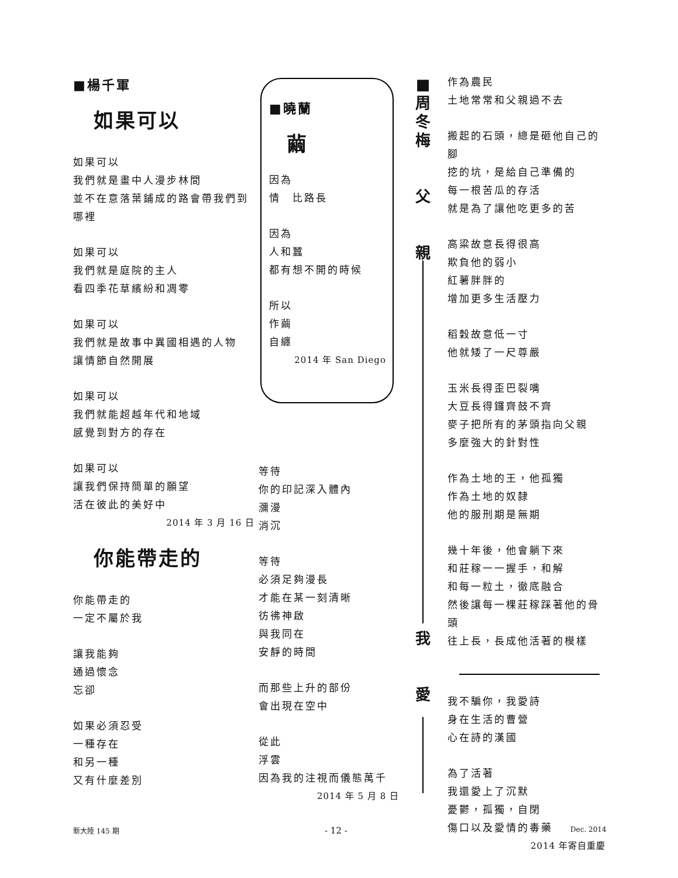■楊千軍
如果可以
如果可以
我們就是畫中人漫步林間
並不在意落葉鋪成的路會帶我們到哪裡
如果可以
我們就是庭院的主人
看四季花草繽紛和凋零
如果可以
我們就是故事中異國相遇的人物
讓情節自然開展
如果可以
我們就能超越年代和地域
感覺到對方的存在
如果可以
讓我們保持簡單的願望
活在彼此的美好中
2014 年 3 月 16 日
你能帶走的
你能帶走的
一定不屬於我
讓我能夠
通過懷念
忘卻
如果必須忍受
一種存在
和另一種
又有什麼差別
■曉蘭
繭
因為
情　比路長
因為
人和蠶
都有想不開的時候
所以
作繭
自纏
2014 年 San Diego
等待
你的印記深入體內
瀰漫
消沉
等待
必須足夠漫長
才能在某一刻清晰
彷彿神啟
與我同在
安靜的時間
而那些上升的部份
會出現在空中
從此
浮雲
因為我的注視而儀態萬千
2014 年 5 月 8 日
■
周
冬
梅
父
親
我
愛
作為農民
土地常常和父親過不去
搬起的石頭，總是砸他自己的腳
挖的坑，是給自己準備的
每一根苦瓜的存活
就是為了讓他吃更多的苦
高粱故意長得很高
欺負他的弱小
紅薯胖胖的
增加更多生活壓力
稻穀故意低一寸
他就矮了一尺尊嚴
玉米長得歪巴裂嘴
大豆長得鑼齊鼓不齊
麥子把所有的茅頭指向父親
多麼強大的針對性
作為土地的王，他孤獨
作為土地的奴隸
他的服刑期是無期
幾十年後，他會躺下來
和莊稼一一握手，和解
和每一粒土，徹底融合
然後讓每一棵莊稼踩著他的骨頭
往上長，長成他活著的模樣
我不騙你，我愛詩
身在生活的曹營
心在詩的漢國
為了活著
我還愛上了沉默
憂鬱，孤獨，自閉
傷口以及愛情的毒藥
2014 年寄自重慶
新大陸 145 期 - 12 - Dec. 2014